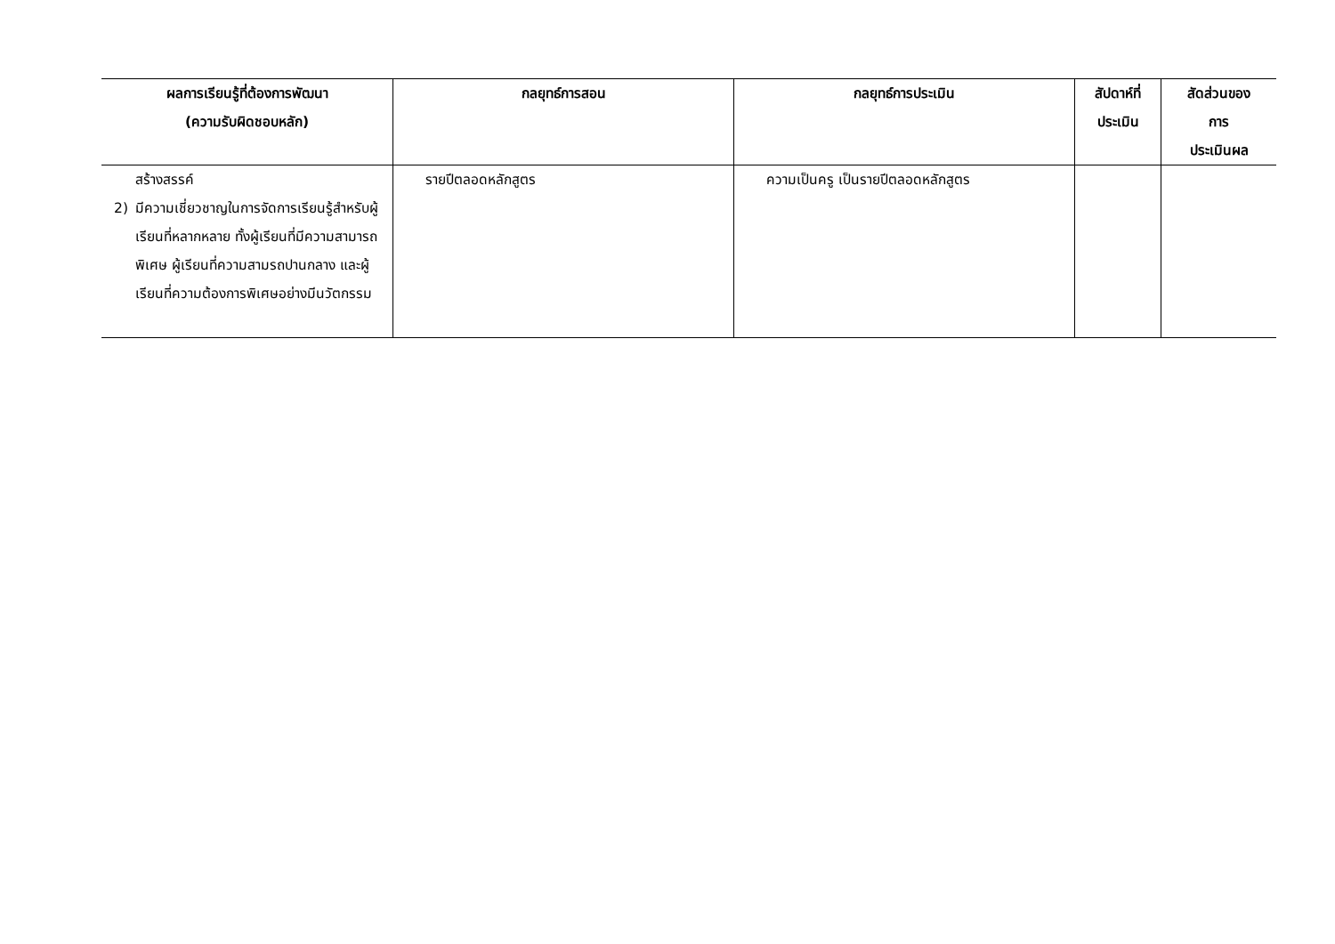| ผลการเรียนรู้ที่ต้องการพัฒนา (ความรับผิดชอบหลัก) | กลยุทธ์การสอน | กลยุทธ์การประเมิน | สัปดาห์ที่ ประเมิน | สัดส่วนของ การ ประเมินผล |
| --- | --- | --- | --- | --- |
| สร้างสรรค์ 2) มีความเชี่ยวชาญในการจัดการเรียนรู้สำหรับผู้เรียนที่หลากหลาย ทั้งผู้เรียนที่มีความสามารถพิเศษ ผู้เรียนที่ความสามรถปานกลาง และผู้เรียนที่ความต้องการพิเศษอย่างมีนวัตกรรม | รายปีตลอดหลักสูตร | ความเป็นครู เป็นรายปีตลอดหลักสูตร | | |